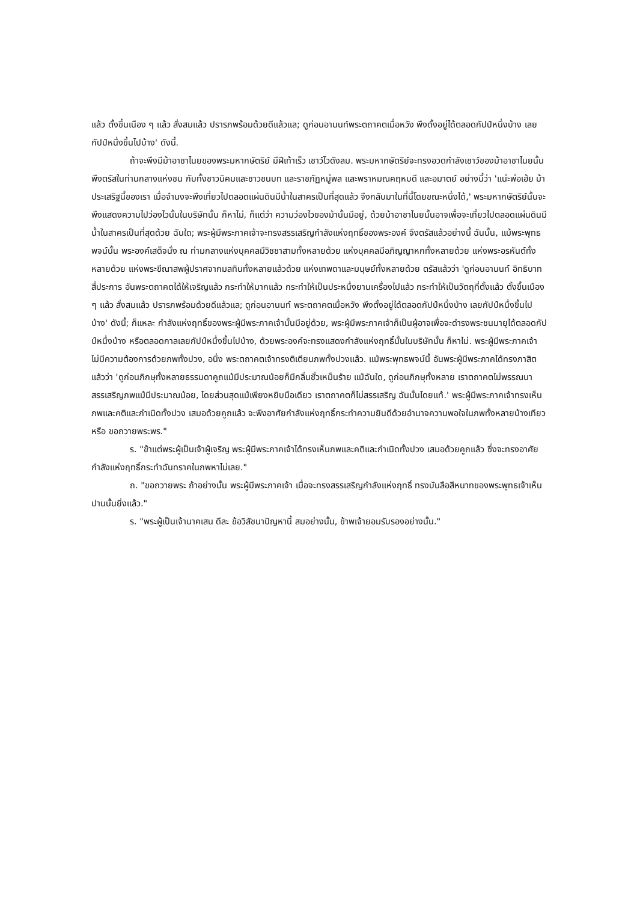แล้ว ตั้งขึ้นเนือง ๆ แล้ว สั่งสมแล้ว ปรารภพร้อมด้วยดีแล้วแล; ดูก่อนอานนท์พระตถาคตเมื่อหวัง พึงตั้งอยู่ได้ตลอดกัปป์หนึ่งบ้าง เลยกัปป์หนึ่งขึ้นไปบ้าง' ดังนี้.
ถ้าจะพึงมีม้าอาชาไนยของพระมหากษัตริย์ มีฝีเท้าเร็ว เชาว์ไวดังลม. พระมหากษัตริย์จะทรงอวดกำลังเชาว์ของม้าอาชาไนยนั้น พึงตรัสในท่านกลางแห่งชน กับทั้งชาวนิคมและชาวชนบท และราชภัฏหมู่พล และพราหมณคฤหบดี และอมาตย์ อย่างนี้ว่า 'แน่ะพ่อเฮ้ย ม้าประเสริฐนี้ของเรา เมื่อจำนงจะพึงเที่ยวไปตลอดแผ่นดินมีน้ำในสาครเป็นที่สุดแล้ว จึงกลับมาในที่นี้โดยขณะหนึ่งได้,' พระมหากษัตริย์นั้นจะพึงแสดงความไปว่องไวนั้นในบริษัทนั้น ก็หาไม่, ก็แต่ว่า ความว่องไวของม้านั้นมีอยู่, ด้วยม้าอาชาไนยนั้นอาจเพื่อจะเที่ยวไปตลอดแผ่นดินมีน้ำในสาครเป็นที่สุดด้วย ฉันใด; พระผู้มีพระภาคเจ้าจะทรงสรรเสริญกำลังแห่งฤทธิ์ของพระองค์ จึงตรัสแล้วอย่างนี้ ฉันนั้น, แม้พระพุทธพจน์นั้น พระองค์เสด็จนั่ง ณ ท่ามกลางแห่งบุคคลมีวิชชาสามทั้งหลายด้วย แห่งบุคคลมีอภิญญาหกทั้งหลายด้วย แห่งพระอรหันต์ทั้งหลายด้วย แห่งพระขีณาสพผู้ปราศจากมลทินทั้งหลายแล้วด้วย แห่งเทพดาและมนุษย์ทั้งหลายด้วย ตรัสแล้วว่า 'ดูก่อนอานนท์ อิทธิบาทสี่ประการ อันพระตถาคตได้ให้เจริญแล้ว กระทำให้มากแล้ว กระทำให้เป็นประหนึ่งยานเครื่องไปแล้ว กระทำให้เป็นวัตถุที่ตั้งแล้ว ตั้งขึ้นเนือง ๆ แล้ว สั่งสมแล้ว ปรารภพร้อมด้วยดีแล้วแล; ดูก่อนอานนท์ พระตถาคตเมื่อหวัง พึงตั้งอยู่ได้ตลอดกัปป์หนึ่งบ้าง เลยกัปป์หนึ่งขึ้นไปบ้าง' ดังนี้; ก็แหละ กำลังแห่งฤทธิ์ของพระผู้มีพระภาคเจ้านั้นมีอยู่ด้วย, พระผู้มีพระภาคเจ้าก็เป็นผู้อาจเพื่อจะดำรงพระชนมายุได้ตลอดกัปป์หนึ่งบ้าง หรือตลอดกาลเลยกัปป์หนึ่งขึ้นไปบ้าง, ด้วยพระองค์จะทรงแสดงกำลังแห่งฤทธิ์นั้นในบริษัทนั้น ก็หาไม่. พระผู้มีพระภาคเจ้าไม่มีความต้องการด้วยภพทั้งปวง, อนึ่ง พระตถาคตเจ้าทรงติเตียนภพทั้งปวงแล้ว. แม้พระพุทธพจน์นี้ อันพระผู้มีพระภาคได้ทรงภาสิตแล้วว่า 'ดูก่อนภิกษุทั้งหลายธรรมดาคูถแม้มีประมาณน้อยก็มีกลิ่นชั่วเหม็นร้าย แม้ฉันใด, ดูก่อนภิกษุทั้งหลาย เราตถาคตไม่พรรณนาสรรเสริญภพแม้มีประมาณน้อย, โดยส่วนสุดแม้เพียงหยิบมือเดียว เราตถาคตก็ไม่สรรเสริญ ฉันนั้นโดยแท้.' พระผู้มีพระภาคเจ้าทรงเห็นภพและคติและกำเนิดทั้งปวง เสมอด้วยคูถแล้ว จะพึงอาศัยกำลังแห่งฤทธิ์กระทำความยินดีด้วยอำนาจความพอใจในภพทั้งหลายบ้างเทียวหรือ ขอถวายพระพร."
ร. "ข้าแต่พระผู้เป็นเจ้าผู้เจริญ พระผู้มีพระภาคเจ้าได้ทรงเห็นภพและคติและกำเนิดทั้งปวง เสมอด้วยคูถแล้ว ซึ่งจะทรงอาศัยกำลังแห่งฤทธิ์กระทำฉันทราคในภพหาไม่เลย."
ถ. "ขอถวายพระ ถ้าอย่างนั้น พระผู้มีพระภาคเจ้า เมื่อจะทรงสรรเสริญกำลังแห่งฤทธิ์ ทรงบันลือสีหนาทของพระพุทธเจ้าเห็นปานนั้นยิ่งแล้ว."
ร. "พระผู้เป็นเจ้านาคเสน ดีละ ข้อวิสัชนาปัญหานี้ สมอย่างนั้น, ข้าพเจ้ายอมรับรองอย่างนั้น."